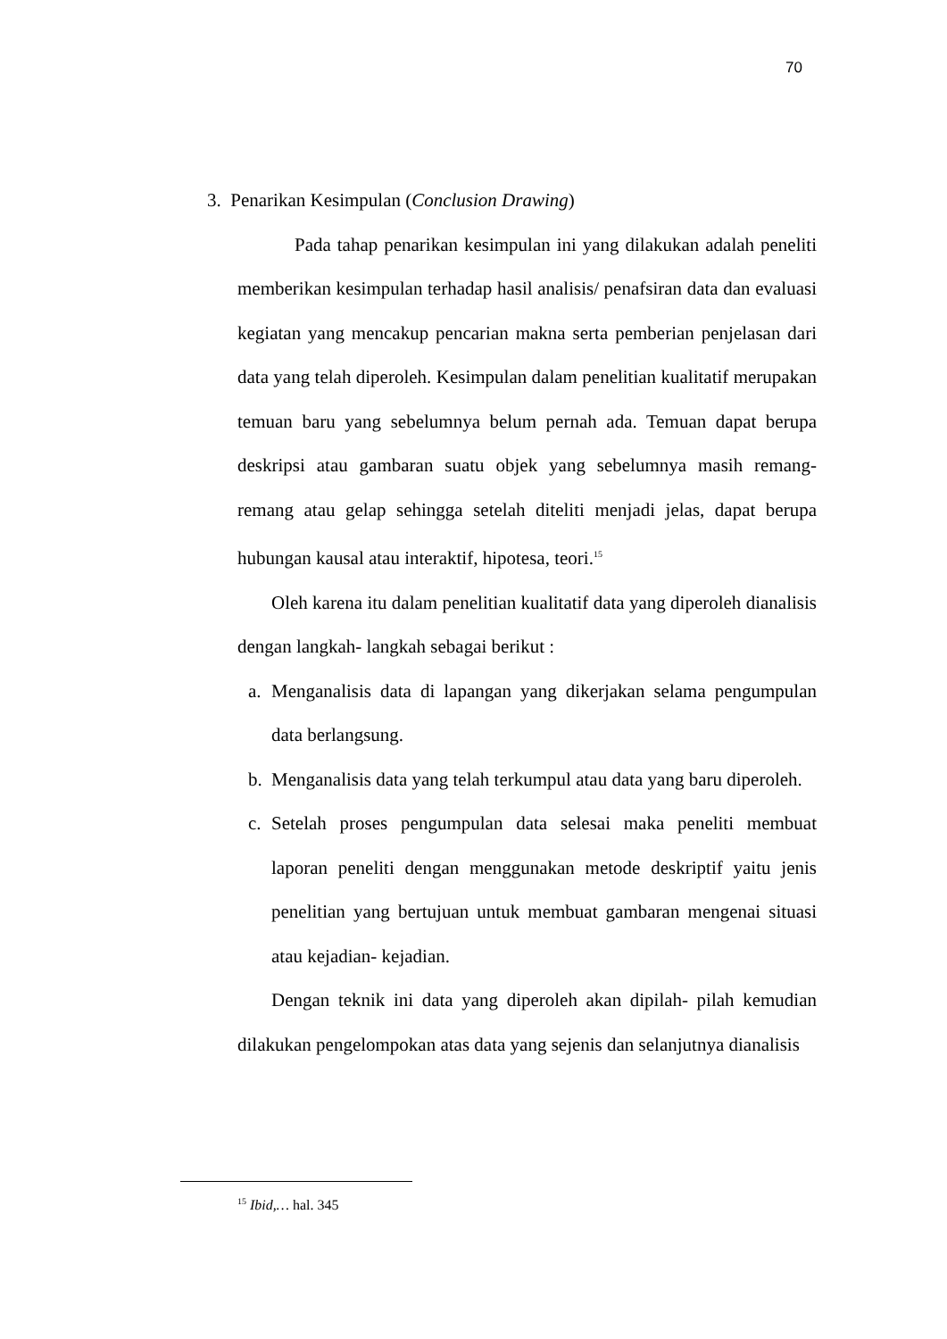70
3. Penarikan Kesimpulan (Conclusion Drawing)
Pada tahap penarikan kesimpulan ini yang dilakukan adalah peneliti memberikan kesimpulan terhadap hasil analisis/ penafsiran data dan evaluasi kegiatan yang mencakup pencarian makna serta pemberian penjelasan dari data yang telah diperoleh. Kesimpulan dalam penelitian kualitatif merupakan temuan baru yang sebelumnya belum pernah ada. Temuan dapat berupa deskripsi atau gambaran suatu objek yang sebelumnya masih remang-remang atau gelap sehingga setelah diteliti menjadi jelas, dapat berupa hubungan kausal atau interaktif, hipotesa, teori.<sup>15</sup>
Oleh karena itu dalam penelitian kualitatif data yang diperoleh dianalisis dengan langkah- langkah sebagai berikut :
a. Menganalisis data di lapangan yang dikerjakan selama pengumpulan data berlangsung.
b. Menganalisis data yang telah terkumpul atau data yang baru diperoleh.
c. Setelah proses pengumpulan data selesai maka peneliti membuat laporan peneliti dengan menggunakan metode deskriptif yaitu jenis penelitian yang bertujuan untuk membuat gambaran mengenai situasi atau kejadian- kejadian.
Dengan teknik ini data yang diperoleh akan dipilah- pilah kemudian dilakukan pengelompokan atas data yang sejenis dan selanjutnya dianalisis
<sup>15</sup> Ibid,… hal. 345